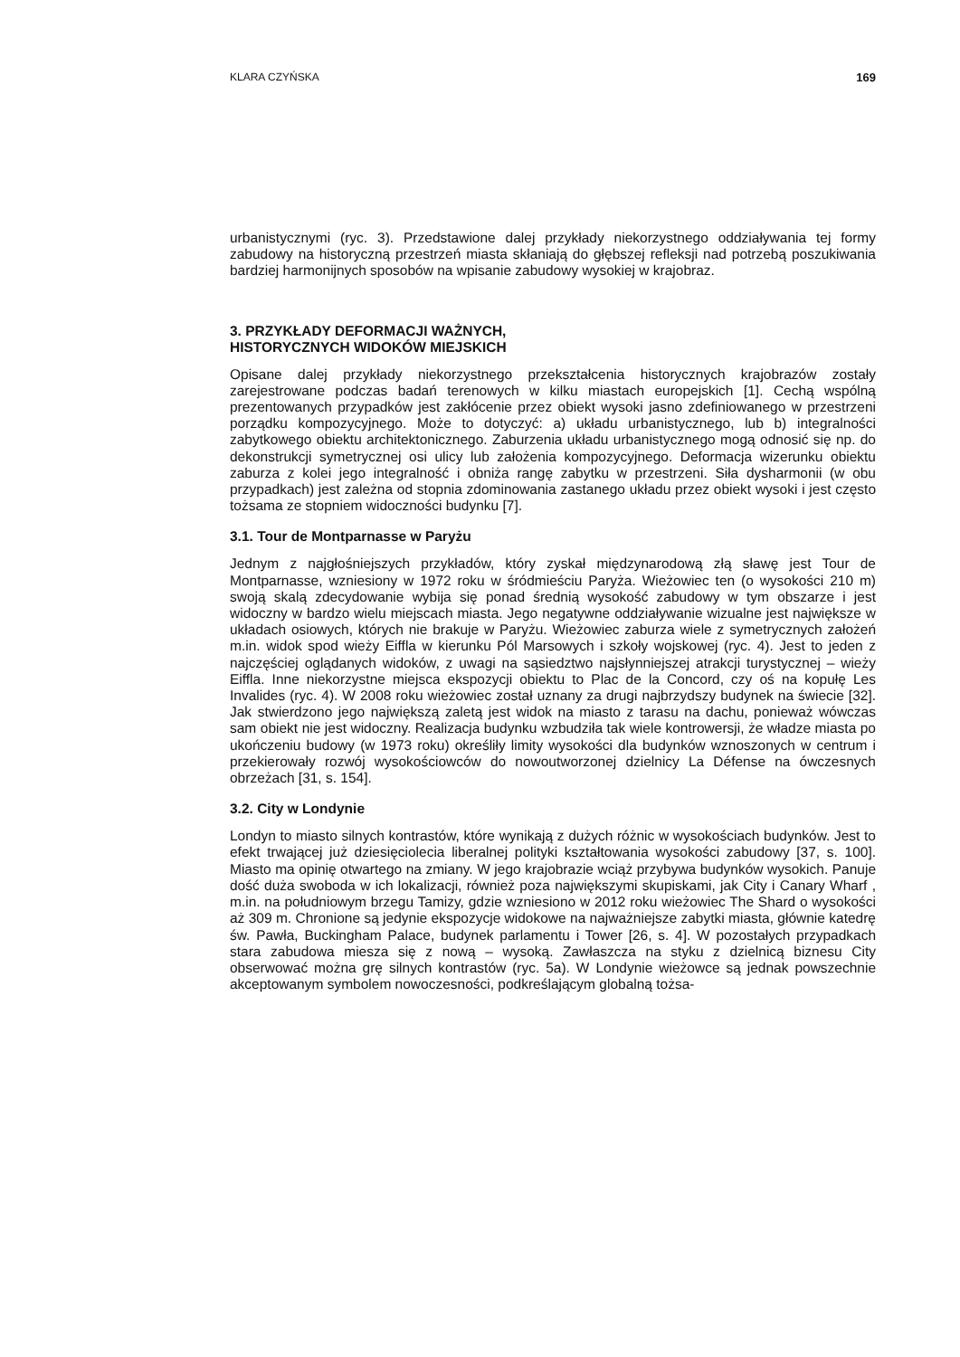KLARA CZYŃSKA 169
urbanistycznymi (ryc. 3). Przedstawione dalej przykłady niekorzystnego oddziaływania tej formy zabudowy na historyczną przestrzeń miasta skłaniają do głębszej refleksji nad potrzebą poszukiwania bardziej harmonijnych sposobów na wpisanie zabudowy wysokiej w krajobraz.
3. PRZYKŁADY DEFORMACJI WAŻNYCH,
HISTORYCZNYCH WIDOKÓW MIEJSKICH
Opisane dalej przykłady niekorzystnego przekształcenia historycznych krajobrazów zostały zarejestrowane podczas badań terenowych w kilku miastach europejskich [1]. Cechą wspólną prezentowanych przypadków jest zakłócenie przez obiekt wysoki jasno zdefiniowanego w przestrzeni porządku kompozycyjnego. Może to dotyczyć: a) układu urbanistycznego, lub b) integralności zabytkowego obiektu architektonicznego. Zaburzenia układu urbanistycznego mogą odnosić się np. do dekonstrukcji symetrycznej osi ulicy lub założenia kompozycyjnego. Deformacja wizerunku obiektu zaburza z kolei jego integralność i obniża rangę zabytku w przestrzeni. Siła dysharmonii (w obu przypadkach) jest zależna od stopnia zdominowania zastanego układu przez obiekt wysoki i jest często tożsama ze stopniem widoczności budynku [7].
3.1. Tour de Montparnasse w Paryżu
Jednym z najgłośniejszych przykładów, który zyskał międzynarodową złą sławę jest Tour de Montparnasse, wzniesiony w 1972 roku w śródmieściu Paryża. Wieżowiec ten (o wysokości 210 m) swoją skalą zdecydowanie wybija się ponad średnią wysokość zabudowy w tym obszarze i jest widoczny w bardzo wielu miejscach miasta. Jego negatywne oddziaływanie wizualne jest największe w układach osiowych, których nie brakuje w Paryżu. Wieżowiec zaburza wiele z symetrycznych założeń m.in. widok spod wieży Eiffla w kierunku Pól Marsowych i szkoły wojskowej (ryc. 4). Jest to jeden z najczęściej oglądanych widoków, z uwagi na sąsiedztwo najsłynniejszej atrakcji turystycznej – wieży Eiffla. Inne niekorzystne miejsca ekspozycji obiektu to Plac de la Concord, czy oś na kopułę Les Invalides (ryc. 4). W 2008 roku wieżowiec został uznany za drugi najbrzydszy budynek na świecie [32]. Jak stwierdzono jego największą zaletą jest widok na miasto z tarasu na dachu, ponieważ wówczas sam obiekt nie jest widoczny. Realizacja budynku wzbudziła tak wiele kontrowersji, że władze miasta po ukończeniu budowy (w 1973 roku) określiły limity wysokości dla budynków wznoszonych w centrum i przekierowały rozwój wysokościowców do nowoutworzonej dzielnicy La Défense na ówczesnych obrzeżach [31, s. 154].
3.2. City w Londynie
Londyn to miasto silnych kontrastów, które wynikają z dużych różnic w wysokościach budynków. Jest to efekt trwającej już dziesięciolecia liberalnej polityki kształtowania wysokości zabudowy [37, s. 100]. Miasto ma opinię otwartego na zmiany. W jego krajobrazie wciąż przybywa budynków wysokich. Panuje dość duża swoboda w ich lokalizacji, również poza największymi skupiskami, jak City i Canary Wharf , m.in. na południowym brzegu Tamizy, gdzie wzniesiono w 2012 roku wieżowiec The Shard o wysokości aż 309 m. Chronione są jedynie ekspozycje widokowe na najważniejsze zabytki miasta, głównie katedrę św. Pawła, Buckingham Palace, budynek parlamentu i Tower [26, s. 4]. W pozostałych przypadkach stara zabudowa miesza się z nową – wysoką. Zawłaszcza na styku z dzielnicą biznesu City obserwować można grę silnych kontrastów (ryc. 5a). W Londynie wieżowce są jednak powszechnie akceptowanym symbolem nowoczesności, podkreślającym globalną tożsa-